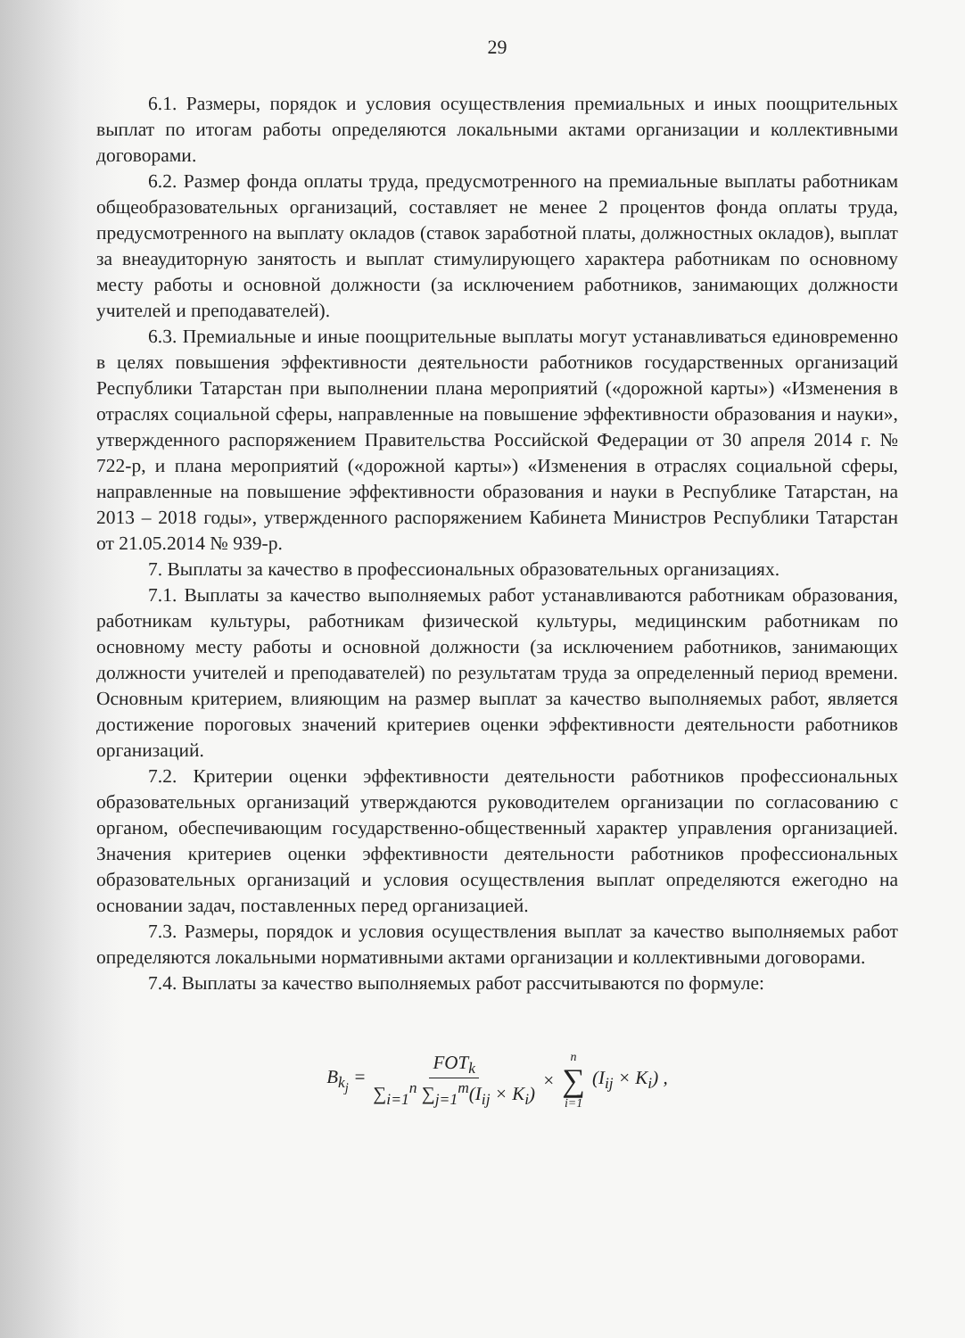29
6.1. Размеры, порядок и условия осуществления премиальных и иных поощрительных выплат по итогам работы определяются локальными актами организации и коллективными договорами.
6.2. Размер фонда оплаты труда, предусмотренного на премиальные выплаты работникам общеобразовательных организаций, составляет не менее 2 процентов фонда оплаты труда, предусмотренного на выплату окладов (ставок заработной платы, должностных окладов), выплат за внеаудиторную занятость и выплат стимулирующего характера работникам по основному месту работы и основной должности (за исключением работников, занимающих должности учителей и преподавателей).
6.3. Премиальные и иные поощрительные выплаты могут устанавливаться единовременно в целях повышения эффективности деятельности работников государственных организаций Республики Татарстан при выполнении плана мероприятий («дорожной карты») «Изменения в отраслях социальной сферы, направленные на повышение эффективности образования и науки», утвержденного распоряжением Правительства Российской Федерации от 30 апреля 2014 г. № 722-р, и плана мероприятий («дорожной карты») «Изменения в отраслях социальной сферы, направленные на повышение эффективности образования и науки в Республике Татарстан, на 2013 – 2018 годы», утвержденного распоряжением Кабинета Министров Республики Татарстан от 21.05.2014 № 939-р.
7. Выплаты за качество в профессиональных образовательных организациях.
7.1. Выплаты за качество выполняемых работ устанавливаются работникам образования, работникам культуры, работникам физической культуры, медицинским работникам по основному месту работы и основной должности (за исключением работников, занимающих должности учителей и преподавателей) по результатам труда за определенный период времени. Основным критерием, влияющим на размер выплат за качество выполняемых работ, является достижение пороговых значений критериев оценки эффективности деятельности работников организаций.
7.2. Критерии оценки эффективности деятельности работников профессиональных образовательных организаций утверждаются руководителем организации по согласованию с органом, обеспечивающим государственно-общественный характер управления организацией. Значения критериев оценки эффективности деятельности работников профессиональных образовательных организаций и условия осуществления выплат определяются ежегодно на основании задач, поставленных перед организацией.
7.3. Размеры, порядок и условия осуществления выплат за качество выполняемых работ определяются локальными нормативными актами организации и коллективными договорами.
7.4. Выплаты за качество выполняемых работ рассчитываются по формуле:
B<sub>k<sub>j</sub></sub> = FOT<sub>k</sub> ∑<sub>i=1</sub><sup>n</sup> ∑<sub>j=1</sub><sup>m</sup>(I<sub>ij</sub> × K<sub>i</sub>) × n ∑ i=1 (I<sub>ij</sub> × K<sub>i</sub>) ,